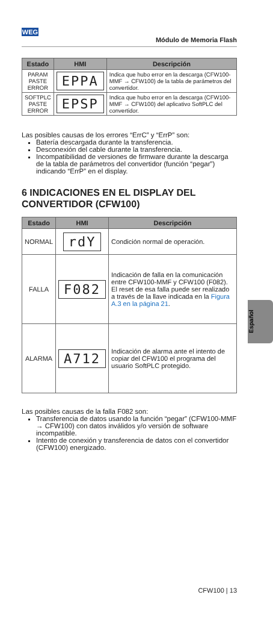WEG
Módulo de Memoria Flash
| Estado | HMI | Descripción |
| --- | --- | --- |
| PARAM PASTE ERROR | EPPA | Indica que hubo error en la descarga (CFW100-MMF → CFW100) de la tabla de parámetros del convertidor. |
| SOFTPLC PASTE ERROR | EPSP | Indica que hubo error en la descarga (CFW100-MMF → CFW100) del aplicativo SoftPLC del convertidor. |
Las posibles causas de los errores “ErrC” y “ErrP” son:
Batería descargada durante la transferencia.
Desconexión del cable durante la transferencia.
Incompatibilidad de versiones de firmware durante la descarga de la tabla de parámetros del convertidor (función “pegar”) indicando “ErrP” en el display.
6 INDICACIONES EN EL DISPLAY DEL CONVERTIDOR (CFW100)
| Estado | HMI | Descripción |
| --- | --- | --- |
| NORMAL | rdY | Condición normal de operación. |
| FALLA | F082 | Indicación de falla en la comunicación entre CFW100-MMF y CFW100 (F082). El reset de esa falla puede ser realizado a través de la llave indicada en la Figura A.3 en la página 21 . |
| ALARMA | A712 | Indicación de alarma ante el intento de copiar del CFW100 el programa del usuario SoftPLC protegido. |
Las posibles causas de la falla F082 son:
Transferencia de datos usando la función “pegar” (CFW100-MMF → CFW100) con datos inválidos y/o versión de software incompatible.
Intento de conexión y transferencia de datos con el convertidor (CFW100) energizado.
Español
CFW100 | 13